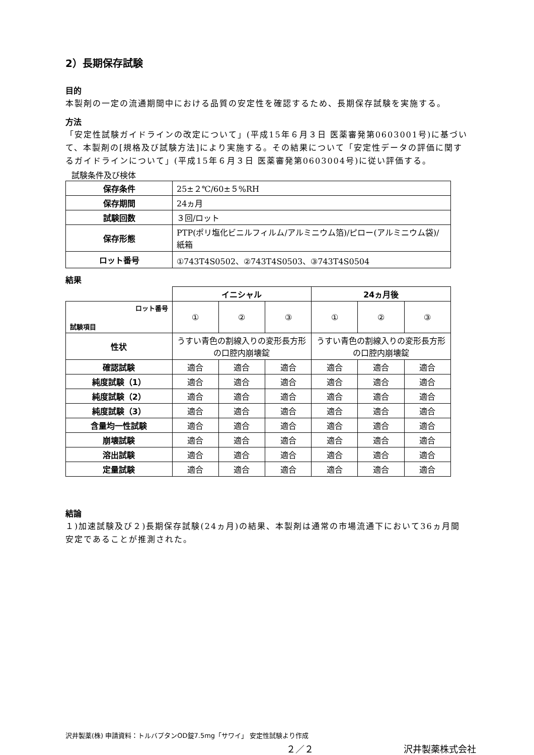2）長期保存試験
目的
本製剤の一定の流通期間中における品質の安定性を確認するため、長期保存試験を実施する。
方法
「安定性試験ガイドラインの改定について」(平成15年６月３日 医薬審発第0603001号)に基づいて、本製剤の[規格及び試験方法]により実施する。その結果について「安定性データの評価に関するガイドラインについて」(平成15年６月３日 医薬審発第0603004号)に従い評価する。
試験条件及び検体
| 保存条件 | 25±２℃/60±５%RH |
| 保存期間 | 24ヵ月 |
| 試験回数 | ３回/ロット |
| 保存形態 | PTP(ポリ塩化ビニルフィルム/アルミニウム箔)/ピロー(アルミニウム袋)/紙箱 |
| ロット番号 | ①743T4S0502、②743T4S0503、③743T4S0504 |
結果
| | イニシャル | | | 24ヵ月後 | | |
| ロット番号 試験項目 | ① | ② | ③ | ① | ② | ③ |
| 性状 | うすい青色の割線入りの変形長方形の口腔内崩壊錠 | | | うすい青色の割線入りの変形長方形の口腔内崩壊錠 | | |
| 確認試験 | 適合 | 適合 | 適合 | 適合 | 適合 | 適合 |
| 純度試験（1） | 適合 | 適合 | 適合 | 適合 | 適合 | 適合 |
| 純度試験（2） | 適合 | 適合 | 適合 | 適合 | 適合 | 適合 |
| 純度試験（3） | 適合 | 適合 | 適合 | 適合 | 適合 | 適合 |
| 含量均一性試験 | 適合 | 適合 | 適合 | 適合 | 適合 | 適合 |
| 崩壊試験 | 適合 | 適合 | 適合 | 適合 | 適合 | 適合 |
| 溶出試験 | 適合 | 適合 | 適合 | 適合 | 適合 | 適合 |
| 定量試験 | 適合 | 適合 | 適合 | 適合 | 適合 | 適合 |
結論
１)加速試験及び２)長期保存試験(24ヵ月)の結果、本製剤は通常の市場流通下において36ヵ月間安定であることが推測された。
沢井製薬(株) 申請資料：トルバプタンOD錠7.5mg「サワイ」 安定性試験より作成
２／２ 沢井製薬株式会社